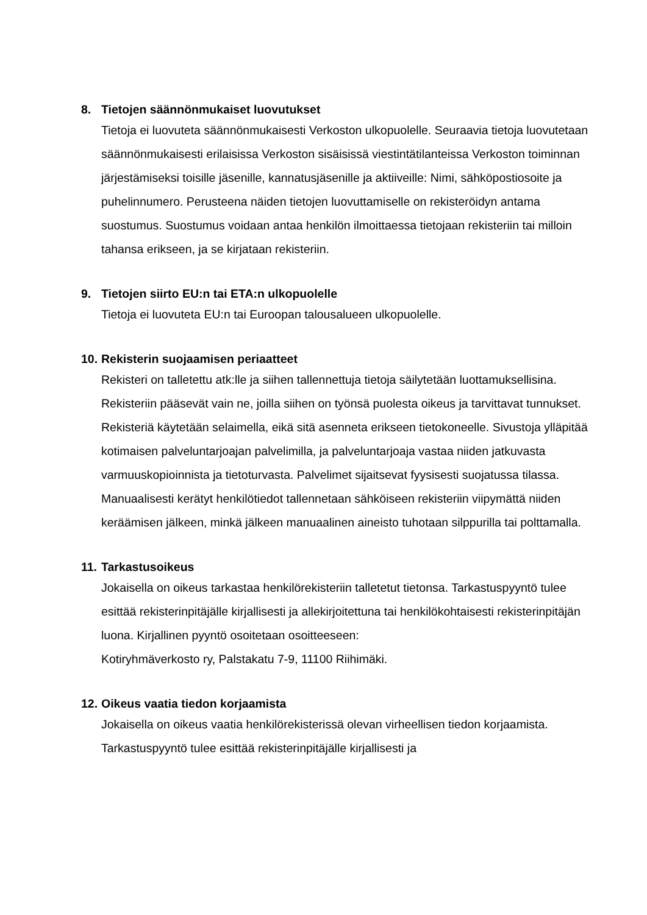8. Tietojen säännönmukaiset luovutukset
Tietoja ei luovuteta säännönmukaisesti Verkoston ulkopuolelle. Seuraavia tietoja luovutetaan säännönmukaisesti erilaisissa Verkoston sisäisissä viestintätilanteissa Verkoston toiminnan järjestämiseksi toisille jäsenille, kannatusjäsenille ja aktiiveille: Nimi, sähköpostiosoite ja puhelinnumero. Perusteena näiden tietojen luovuttamiselle on rekisteröidyn antama suostumus. Suostumus voidaan antaa henkilön ilmoittaessa tietojaan rekisteriin tai milloin tahansa erikseen, ja se kirjataan rekisteriin.
9. Tietojen siirto EU:n tai ETA:n ulkopuolelle
Tietoja ei luovuteta EU:n tai Euroopan talousalueen ulkopuolelle.
10. Rekisterin suojaamisen periaatteet
Rekisteri on talletettu atk:lle ja siihen tallennettuja tietoja säilytetään luottamuksellisina. Rekisteriin pääsevät vain ne, joilla siihen on työnsä puolesta oikeus ja tarvittavat tunnukset. Rekisteriä käytetään selaimella, eikä sitä asenneta erikseen tietokoneelle. Sivustoja ylläpitää kotimaisen palveluntarjoajan palvelimilla, ja palveluntarjoaja vastaa niiden jatkuvasta varmuuskopioinnista ja tietoturvasta. Palvelimet sijaitsevat fyysisesti suojatussa tilassa. Manuaalisesti kerätyt henkilötiedot tallennetaan sähköiseen rekisteriin viipymättä niiden keräämisen jälkeen, minkä jälkeen manuaalinen aineisto tuhotaan silppurilla tai polttamalla.
11. Tarkastusoikeus
Jokaisella on oikeus tarkastaa henkilörekisteriin talletetut tietonsa. Tarkastuspyyntö tulee esittää rekisterinpitäjälle kirjallisesti ja allekirjoitettuna tai henkilökohtaisesti rekisterinpitäjän luona. Kirjallinen pyyntö osoitetaan osoitteeseen:
Kotiryhmäverkosto ry, Palstakatu 7-9, 11100 Riihimäki.
12. Oikeus vaatia tiedon korjaamista
Jokaisella on oikeus vaatia henkilörekisterissä olevan virheellisen tiedon korjaamista. Tarkastuspyyntö tulee esittää rekisterinpitäjälle kirjallisesti ja